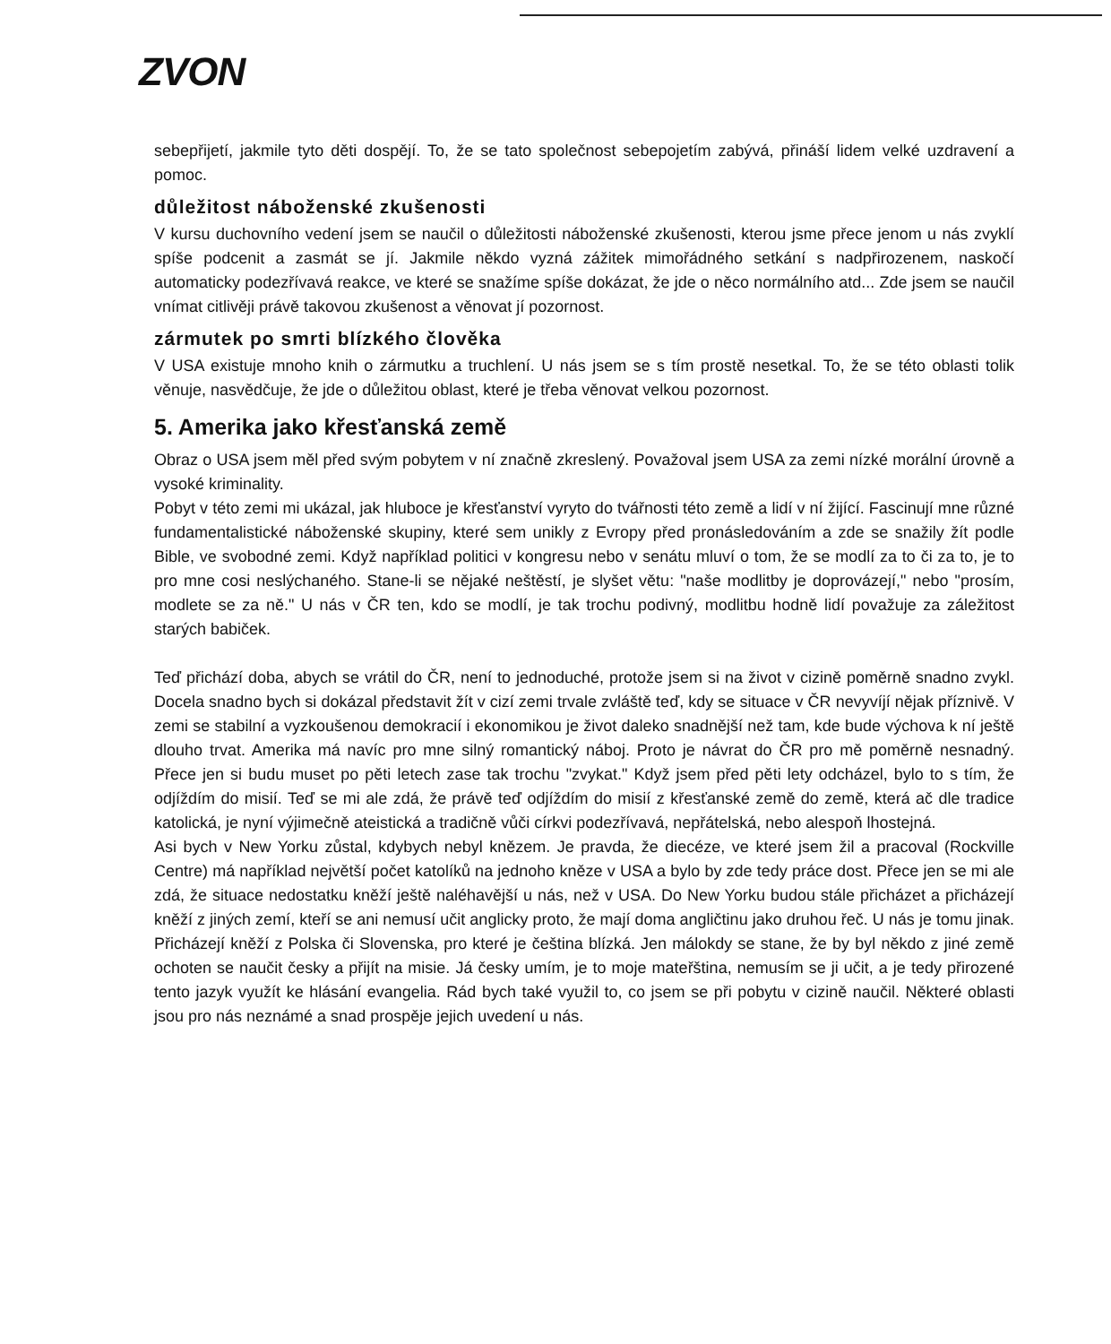ZVON
sebepřijetí, jakmile tyto děti dospějí. To, že se tato společnost sebepojetím zabývá, přináší lidem velké uzdravení a pomoc.
důležitost náboženské zkušenosti
V kursu duchovního vedení jsem se naučil o důležitosti náboženské zkušenosti, kterou jsme přece jenom u nás zvyklí spíše podcenit a zasmát se jí. Jakmile někdo vyzná zážitek mimořádného setkání s nadpřirozenem, naskočí automaticky podezřívavá reakce, ve které se snažíme spíše dokázat, že jde o něco normálního atd... Zde jsem se naučil vnímat citlivěji právě takovou zkušenost a věnovat jí pozornost.
zármutek po smrti blízkého člověka
V USA existuje mnoho knih o zármutku a truchlení. U nás jsem se s tím prostě nesetkal. To, že se této oblasti tolik věnuje, nasvědčuje, že jde o důležitou oblast, které je třeba věnovat velkou pozornost.
5. Amerika jako křesťanská země
Obraz o USA jsem měl před svým pobytem v ní značně zkreslený. Považoval jsem USA za zemi nízké morální úrovně a vysoké kriminality.
Pobyt v této zemi mi ukázal, jak hluboce je křesťanství vyryto do tvářnosti této země a lidí v ní žijící. Fascinují mne různé fundamentalistické náboženské skupiny, které sem unikly z Evropy před pronásledováním a zde se snažily žít podle Bible, ve svobodné zemi. Když například politici v kongresu nebo v senátu mluví o tom, že se modlí za to či za to, je to pro mne cosi neslýchaného. Stane-li se nějaké neštěstí, je slyšet větu: "naše modlitby je doprovázejí," nebo "prosím, modlete se za ně." U nás v ČR ten, kdo se modlí, je tak trochu podivný, modlitbu hodně lidí považuje za záležitost starých babiček.
Teď přichází doba, abych se vrátil do ČR, není to jednoduché, protože jsem si na život v cizině poměrně snadno zvykl. Docela snadno bych si dokázal představit žít v cizí zemi trvale zvláště teď, kdy se situace v ČR nevyvíjí nějak příznivě. V zemi se stabilní a vyzkoušenou demokracií i ekonomikou je život daleko snadnější než tam, kde bude výchova k ní ještě dlouho trvat. Amerika má navíc pro mne silný romantický náboj. Proto je návrat do ČR pro mě poměrně nesnadný. Přece jen si budu muset po pěti letech zase tak trochu "zvykat." Když jsem před pěti lety odcházel, bylo to s tím, že odjíždím do misií. Teď se mi ale zdá, že právě teď odjíždím do misií z křesťanské země do země, která ač dle tradice katolická, je nyní výjimečně ateistická a tradičně vůči církvi podezřívavá, nepřátelská, nebo alespoň lhostejná.
Asi bych v New Yorku zůstal, kdybych nebyl knězem. Je pravda, že diecéze, ve které jsem žil a pracoval (Rockville Centre) má například největší počet katolíků na jednoho kněze v USA a bylo by zde tedy práce dost. Přece jen se mi ale zdá, že situace nedostatku kněží ještě naléhavější u nás, než v USA. Do New Yorku budou stále přicházet a přicházejí kněží z jiných zemí, kteří se ani nemusí učit anglicky proto, že mají doma angličtinu jako druhou řeč. U nás je tomu jinak. Přicházejí kněží z Polska či Slovenska, pro které je čeština blízká. Jen málokdy se stane, že by byl někdo z jiné země ochoten se naučit česky a přijít na misie. Já česky umím, je to moje mateřština, nemusím se ji učit, a je tedy přirozené tento jazyk využít ke hlásání evangelia. Rád bych také využil to, co jsem se při pobytu v cizině naučil. Některé oblasti jsou pro nás neznámé a snad prospěje jejich uvedení u nás.